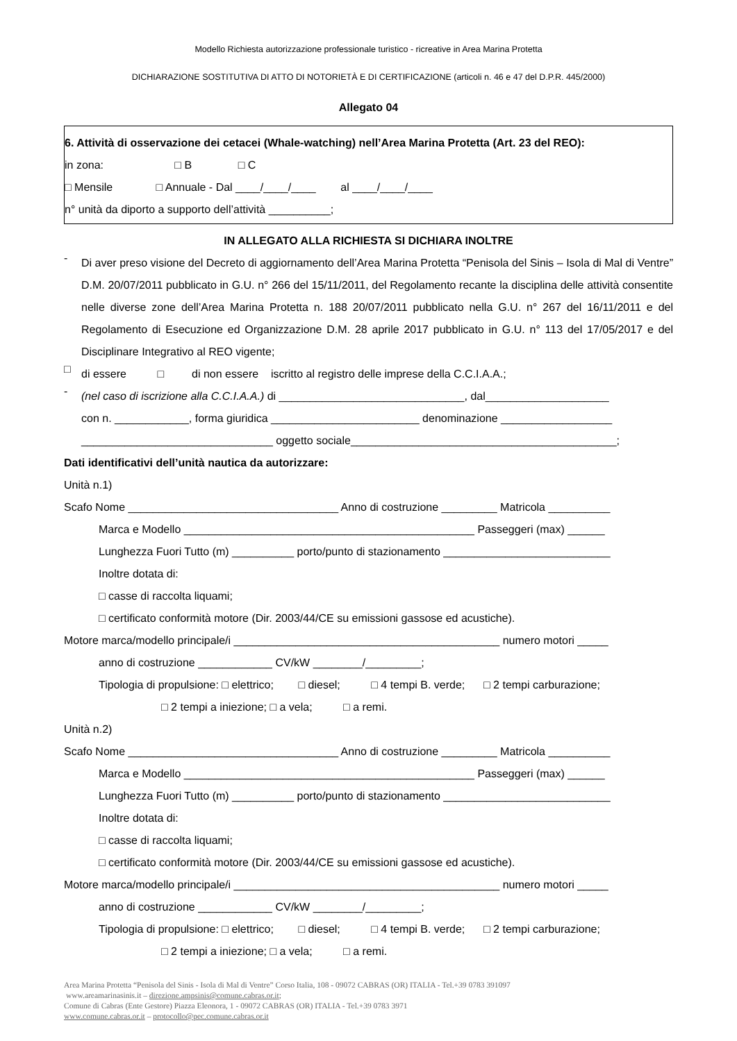Modello Richiesta autorizzazione professionale turistico - ricreative in Area Marina Protetta
DICHIARAZIONE SOSTITUTIVA DI ATTO DI NOTORIETÀ E DI CERTIFICAZIONE (articoli n. 46 e 47 del D.P.R. 445/2000)
Allegato 04
6. Attività di osservazione dei cetacei (Whale-watching) nell’Area Marina Protetta (Art. 23 del REO):
in zona: □ B □ C
□ Mensile □ Annuale - Dal ____/____/____ al ____/____/____
n° unità da diporto a supporto dell’attività __________;
IN ALLEGATO ALLA RICHIESTA SI DICHIARA INOLTRE
-
Di aver preso visione del Decreto di aggiornamento dell’Area Marina Protetta “Penisola del Sinis – Isola di Mal di Ventre” D.M. 20/07/2011 pubblicato in G.U. n° 266 del 15/11/2011, del Regolamento recante la disciplina delle attività consentite nelle diverse zone dell’Area Marina Protetta n. 188 20/07/2011 pubblicato nella G.U. n° 267 del 16/11/2011 e del Regolamento di Esecuzione ed Organizzazione D.M. 28 aprile 2017 pubblicato in G.U. n° 113 del 17/05/2017 e del Disciplinare Integrativo al REO vigente;
□
di essere □ di non essere iscritto al registro delle imprese della C.C.I.A.A.;
-
(nel caso di iscrizione alla C.C.I.A.A.) di ______________________________, dal____________________
con n. ____________, forma giuridica ________________________ denominazione __________________
_______________________________ oggetto sociale___________________________________________;
Dati identificativi dell’unità nautica da autorizzare:
Unità n.1)
Scafo Nome __________________________________ Anno di costruzione _________ Matricola __________
Marca e Modello _______________________________________________ Passeggeri (max) ______
Lunghezza Fuori Tutto (m) __________ porto/punto di stazionamento ___________________________
Inoltre dotata di:
□ casse di raccolta liquami;
□ certificato conformità motore (Dir. 2003/44/CE su emissioni gassose ed acustiche).
Motore marca/modello principale/i ___________________________________________ numero motori _____
anno di costruzione ____________ CV/kW ________/_________;
Tipologia di propulsione: □ elettrico; □ diesel; □ 4 tempi B. verde; □ 2 tempi carburazione;
□ 2 tempi a iniezione; □ a vela; □ a remi.
Unità n.2)
Scafo Nome __________________________________ Anno di costruzione _________ Matricola __________
Marca e Modello _______________________________________________ Passeggeri (max) ______
Lunghezza Fuori Tutto (m) __________ porto/punto di stazionamento ___________________________
Inoltre dotata di:
□ casse di raccolta liquami;
□ certificato conformità motore (Dir. 2003/44/CE su emissioni gassose ed acustiche).
Motore marca/modello principale/i ___________________________________________ numero motori _____
anno di costruzione ____________ CV/kW ________/_________;
Tipologia di propulsione: □ elettrico; □ diesel; □ 4 tempi B. verde; □ 2 tempi carburazione;
□ 2 tempi a iniezione; □ a vela; □ a remi.
Area Marina Protetta “Penisola del Sinis - Isola di Mal di Ventre” Corso Italia, 108 - 09072 CABRAS (OR) ITALIA - Tel.+39 0783 391097
www.areamarinasinis.it – direzione.ampsinis@comune.cabras.or.it;
Comune di Cabras (Ente Gestore) Piazza Eleonora, 1 - 09072 CABRAS (OR) ITALIA - Tel.+39 0783 3971
www.comune.cabras.or.it – protocollo@pec.comune.cabras.or.it